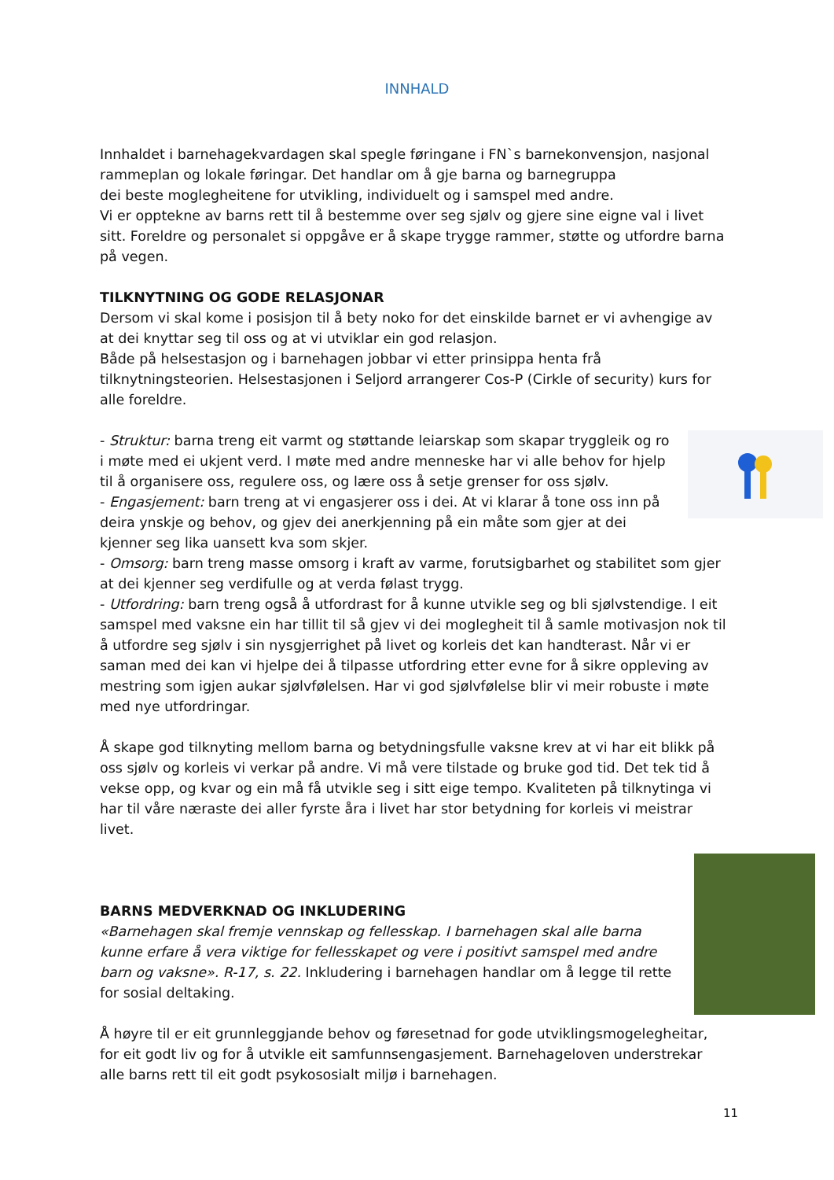INNHALD
Innhaldet i barnehagekvardagen skal spegle føringane i FN`s barnekonvensjon, nasjonal rammeplan og lokale føringar. Det handlar om å gje barna og barnegruppa
dei beste moglegheitene for utvikling, individuelt og i samspel med andre.
Vi er opptekne av barns rett til å bestemme over seg sjølv og gjere sine eigne val i livet sitt. Foreldre og personalet si oppgåve er å skape trygge rammer, støtte og utfordre barna på vegen.
TILKNYTNING OG GODE RELASJONAR
Dersom vi skal kome i posisjon til å bety noko for det einskilde barnet er vi avhengige av at dei knyttar seg til oss og at vi utviklar ein god relasjon.
Både på helsestasjon og i barnehagen jobbar vi etter prinsippa henta frå tilknytningsteorien. Helsestasjonen i Seljord arrangerer Cos-P (Cirkle of security) kurs for alle foreldre.
- Struktur: barna treng eit varmt og støttande leiarskap som skapar tryggleik og ro i møte med ei ukjent verd. I møte med andre menneske har vi alle behov for hjelp til å organisere oss, regulere oss, og lære oss å setje grenser for oss sjølv.
- Engasjement: barn treng at vi engasjerer oss i dei. At vi klarar å tone oss inn på deira ynskje og behov, og gjev dei anerkjenning på ein måte som gjer at dei kjenner seg lika uansett kva som skjer.
- Omsorg: barn treng masse omsorg i kraft av varme, forutsigbarhet og stabilitet som gjer at dei kjenner seg verdifulle og at verda følast trygg.
- Utfordring: barn treng også å utfordrast for å kunne utvikle seg og bli sjølvstendige. I eit samspel med vaksne ein har tillit til så gjev vi dei moglegheit til å samle motivasjon nok til å utfordre seg sjølv i sin nysgjerrighet på livet og korleis det kan handterast. Når vi er saman med dei kan vi hjelpe dei å tilpasse utfordring etter evne for å sikre oppleving av mestring som igjen aukar sjølvfølelsen. Har vi god sjølvfølelse blir vi meir robuste i møte med nye utfordringar.
Å skape god tilknyting mellom barna og betydningsfulle vaksne krev at vi har eit blikk på oss sjølv og korleis vi verkar på andre. Vi må vere tilstade og bruke god tid. Det tek tid å vekse opp, og kvar og ein må få utvikle seg i sitt eige tempo. Kvaliteten på tilknytinga vi har til våre næraste dei aller fyrste åra i livet har stor betydning for korleis vi meistrar livet.
BARNS MEDVERKNAD OG INKLUDERING
«Barnehagen skal fremje vennskap og fellesskap. I barnehagen skal alle barna kunne erfare å vera viktige for fellesskapet og vere i positivt samspel med andre barn og vaksne». R-17, s. 22. Inkludering i barnehagen handlar om å legge til rette for sosial deltaking.
Å høyre til er eit grunnleggjande behov og føresetnad for gode utviklingsmogelegheitar, for eit godt liv og for å utvikle eit samfunnsengasjement. Barnehageloven understrekar alle barns rett til eit godt psykososialt miljø i barnehagen.
11